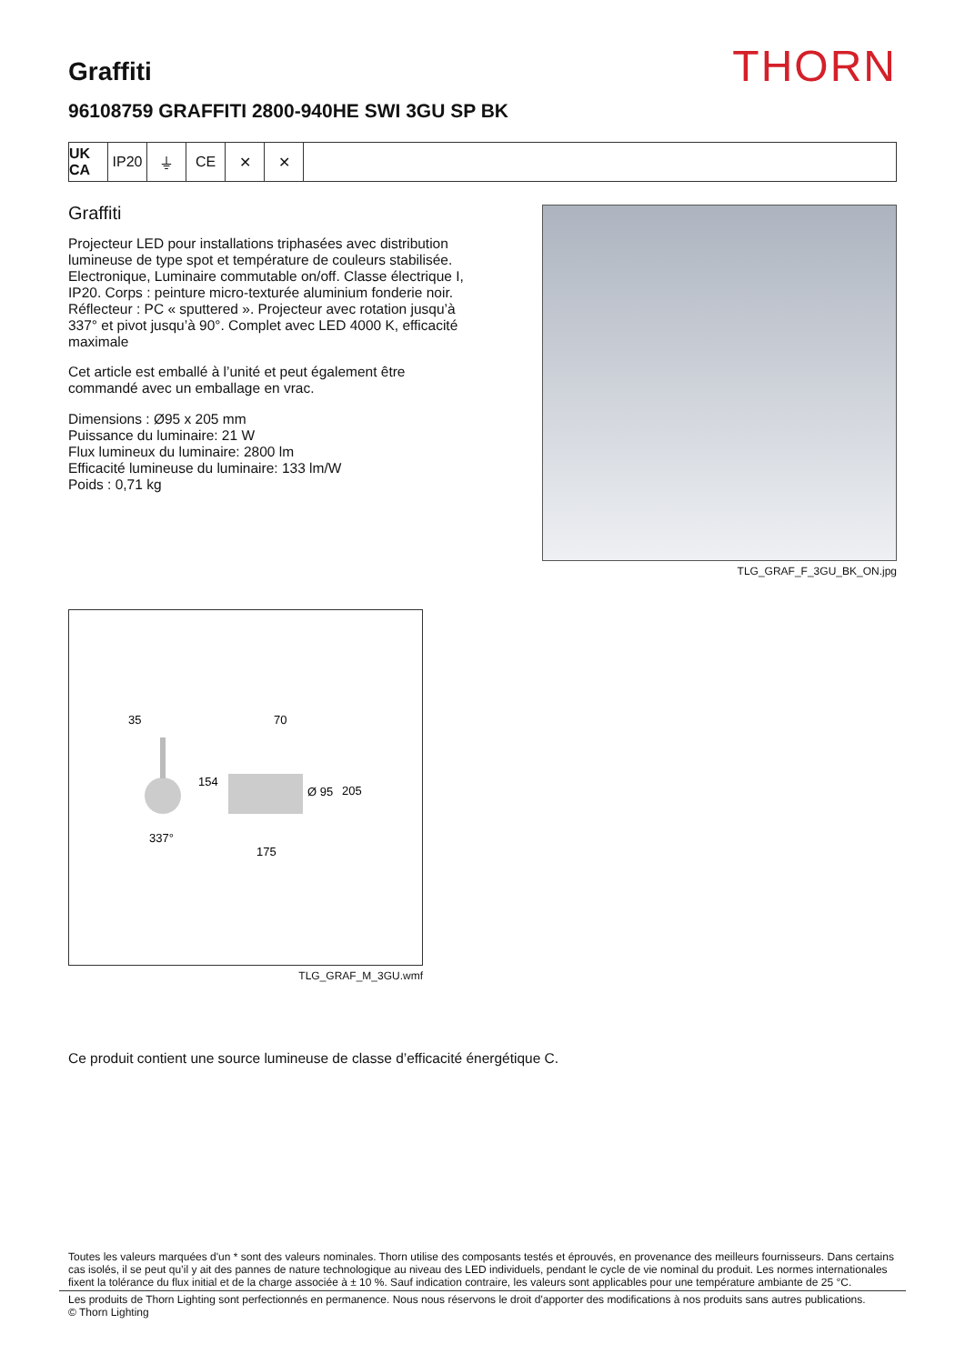Graffiti
THORN
96108759 GRAFFITI 2800-940HE SWI 3GU SP BK
UK CA
IP20 ⏚ CE ✕ ✕
Graffiti
Projecteur LED pour installations triphasées avec distribution lumineuse de type spot et température de couleurs stabilisée. Electronique, Luminaire commutable on/off. Classe électrique I, IP20. Corps : peinture micro-texturée aluminium fonderie noir. Réflecteur : PC « sputtered ». Projecteur avec rotation jusqu’à 337° et pivot jusqu’à 90°. Complet avec LED 4000 K, efficacité maximale
Cet article est emballé à l’unité et peut également être commandé avec un emballage en vrac.
Dimensions : Ø95 x 205 mm
Puissance du luminaire: 21 W
Flux lumineux du luminaire: 2800 lm
Efficacité lumineuse du luminaire: 133 lm/W
Poids : 0,71 kg
TLG_GRAF_F_3GU_BK_ON.jpg
35
70
154
Ø 95
205
337°
175
TLG_GRAF_M_3GU.wmf
Ce produit contient une source lumineuse de classe d’efficacité énergétique C.
Toutes les valeurs marquées d'un * sont des valeurs nominales. Thorn utilise des composants testés et éprouvés, en provenance des meilleurs fournisseurs. Dans certains cas isolés, il se peut qu’il y ait des pannes de nature technologique au niveau des LED individuels, pendant le cycle de vie nominal du produit. Les normes internationales fixent la tolérance du flux initial et de la charge associée à ± 10 %. Sauf indication contraire, les valeurs sont applicables pour une température ambiante de 25 °C.
Les produits de Thorn Lighting sont perfectionnés en permanence. Nous nous réservons le droit d'apporter des modifications à nos produits sans autres publications.
© Thorn Lighting